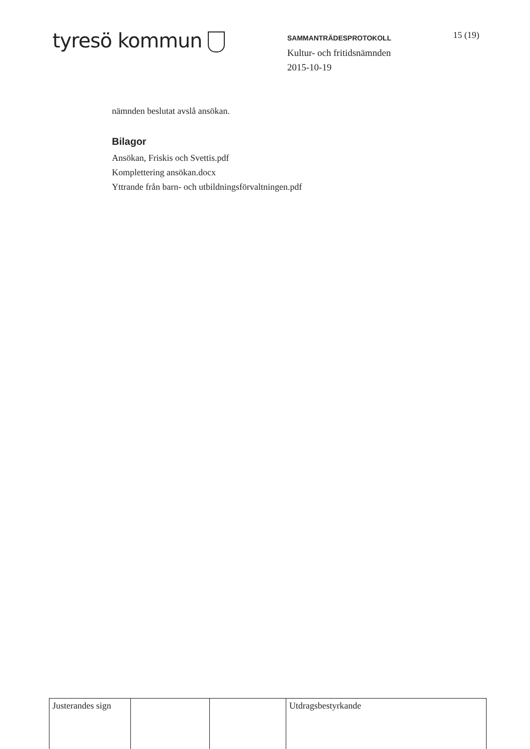tyresö kommun
SAMMANTRÄDESPROTOKOLL
Kultur- och fritidsnämnden
2015-10-19
15 (19)
nämnden beslutat avslå ansökan.
Bilagor
Ansökan, Friskis och Svettis.pdf
Komplettering ansökan.docx
Yttrande från barn- och utbildningsförvaltningen.pdf
| Justerandes sign | | | Utdragsbestyrkande |